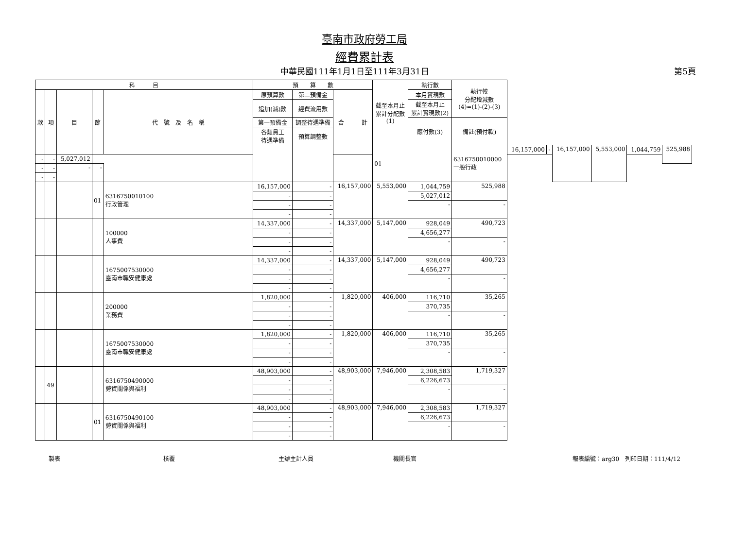臺南市政府勞工局
經費累計表
中華民國111年1月1日至111年3月31日 第5頁
| 科 目 | | | | | 預 算 數 | | | 截至本月止 累計分配數 (1) | 執行數 | 執行較 分配增減數 (4)=(1)-(2)-(3) | | | | | | |
| --- | --- | --- | --- | --- | --- | --- | --- | --- | --- | --- | --- | --- | --- | --- | --- | --- |
| 款 | 項 | 目 | 節 | 代 號 及 名 稱 | 原預算數 | 第二預備金 | 合 計 | | 本月實現數 | | | | | | | |
| | | | | | 追加(減)數 | 經費流用數 | | | 截至本月止 累計實現數(2) | | | | | | | |
| | | | | | 第一預備金 | 調整待遇準備 | | | 應付數(3) | 備註(預付款) | | | | | | |
| | | | | | 各類員工 待遇準備 | 預算調整數 | | | | | | | | | | |
| | | | | | | | | 01 | | 6316750010000 一般行政 | 16,157,000 | - | 16,157,000 | 5,553,000 | 1,044,759 | 525,988 |
| - | - | 5,027,012 | | | | | | | | | | | | | | |
| - | - | - | - | | | | | | | | | | | | | |
| - | - | | | | | | | | | | | | | | | |
| | | | 01 | 6316750010100 行政管理 | 16,157,000 | - | 16,157,000 | 5,553,000 | 1,044,759 | 525,988 | | | | | | |
| | | | | | - | - | | | 5,027,012 | | | | | | | |
| | | | | | - | - | | | - | - | | | | | | |
| | | | | | - | - | | | | | | | | | | |
| | | | | 100000 人事費 | 14,337,000 | - | 14,337,000 | 5,147,000 | 928,049 | 490,723 | | | | | | |
| | | | | | - | - | | | 4,656,277 | | | | | | | |
| | | | | | - | - | | | - | - | | | | | | |
| | | | | | - | - | | | | | | | | | | |
| | | | | 1675007530000 臺南市職安健康處 | 14,337,000 | - | 14,337,000 | 5,147,000 | 928,049 | 490,723 | | | | | | |
| | | | | | - | - | | | 4,656,277 | | | | | | | |
| | | | | | - | - | | | - | - | | | | | | |
| | | | | | - | - | | | | | | | | | | |
| | | | | 200000 業務費 | 1,820,000 | - | 1,820,000 | 406,000 | 116,710 | 35,265 | | | | | | |
| | | | | | - | - | | | 370,735 | | | | | | | |
| | | | | | - | - | | | - | - | | | | | | |
| | | | | | - | - | | | | | | | | | | |
| | | | | 1675007530000 臺南市職安健康處 | 1,820,000 | - | 1,820,000 | 406,000 | 116,710 | 35,265 | | | | | | |
| | | | | | - | - | | | 370,735 | | | | | | | |
| | | | | | - | - | | | - | - | | | | | | |
| | | | | | - | - | | | | | | | | | | |
| | 49 | | | 6316750490000 勞資關係與福利 | 48,903,000 | - | 48,903,000 | 7,946,000 | 2,308,583 | 1,719,327 | | | | | | |
| | | | | | - | - | | | 6,226,673 | | | | | | | |
| | | | | | - | - | | | - | - | | | | | | |
| | | | | | - | - | | | | | | | | | | |
| | | | 01 | 6316750490100 勞資關係與福利 | 48,903,000 | - | 48,903,000 | 7,946,000 | 2,308,583 | 1,719,327 | | | | | | |
| | | | | | - | - | | | 6,226,673 | | | | | | | |
| | | | | | - | - | | | - | - | | | | | | |
| | | | | | - | - | | | | | | | | | | |
製表 核覆 主辦主計人員 機關長官 報表編號：arg30　列印日期：111/4/12